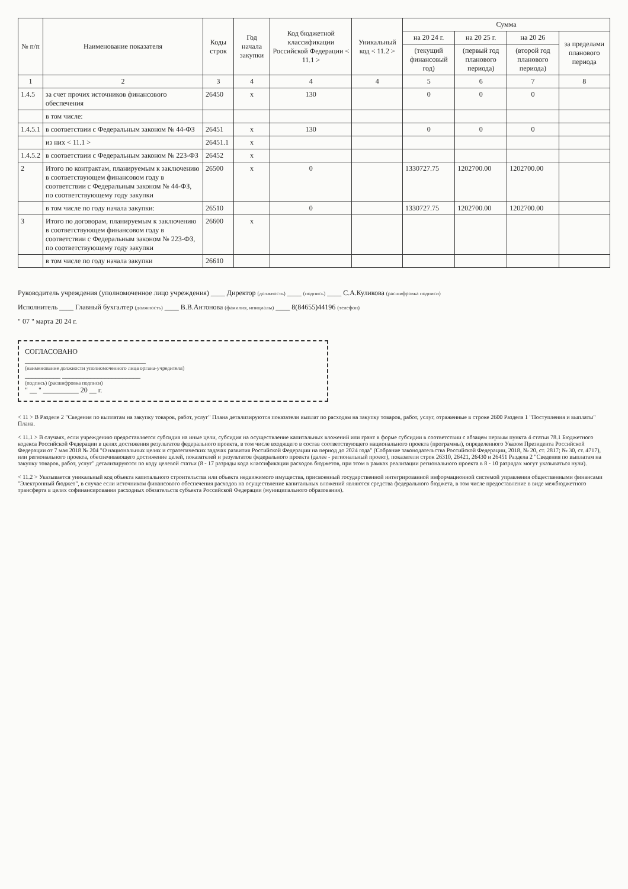| № п/п | Наименование показателя | Коды строк | Год начала закупки | Код бюджетной классификации Российской Федерации < 11.1 > | Уникальный код < 11.2 > | Сумма | | | |
| --- | --- | --- | --- | --- | --- | --- | --- | --- | --- |
| | | | | | | на 20 24 г. | на 20 25 г. | на 20 26 | за пределами планового периода |
| | | | | | | (текущий финансовый год) | (первый год планового периода) | (второй год планового периода) | |
| 1 | 2 | 3 | 4 | 4 | 4 | 5 | 6 | 7 | 8 |
| 1.4.5 | за счет прочих источников финансового обеспечения | 26450 | x | 130 | | 0 | 0 | 0 | |
| | в том числе: | | | | | | | | |
| 1.4.5.1 | в соответствии с Федеральным законом № 44-ФЗ | 26451 | x | 130 | | 0 | 0 | 0 | |
| | из них < 11.1 > | 26451.1 | x | | | | | | |
| 1.4.5.2 | в соответствии с Федеральным законом № 223-ФЗ | 26452 | x | | | | | | |
| 2 | Итого по контрактам, планируемым к заключению в соответствующем финансовом году в соответствии с Федеральным законом № 44-ФЗ, по соответствующему году закупки | 26500 | x | 0 | | 1330727.75 | 1202700.00 | 1202700.00 | |
| | в том числе по году начала закупки: | 26510 | | 0 | | 1330727.75 | 1202700.00 | 1202700.00 | |
| 3 | Итого по договорам, планируемым к заключению в соответствующем финансовом году в соответствии с Федеральным законом № 223-ФЗ, по соответствующему году закупки | 26600 | x | | | | | | |
| | в том числе по году начала закупки | 26610 | | | | | | | |
Руководитель учреждения (уполномоченное лицо учреждения) ____ Директор (должность) ____ (подпись) ____ С.А.Куликова (расшифровка подписи)
Исполнитель ____ Главный бухгалтер (должность) ____ В.В.Антонова (фамилия, инициалы) ____ 8(84655)44196 (телефон)
" 07 " марта 20 24 г.
СОГЛАСОВАНО
__________________________________
(наименование должности уполномоченного лица органа-учредителя)
__________ ______________________
(подпись) (расшифровка подписи)
" __ " __________ 20 __ г.
< 11 > В Разделе 2 "Сведения по выплатам на закупку товаров, работ, услуг" Плана детализируются показатели выплат по расходам на закупку товаров, работ, услуг, отраженные в строке 2600 Раздела 1 "Поступления и выплаты" Плана.
< 11.1 > В случаях, если учреждению предоставляется субсидия на иные цели, субсидия на осуществление капитальных вложений или грант в форме субсидии в соответствии с абзацем первым пункта 4 статьи 78.1 Бюджетного кодекса Российской Федерации в целях достижения результатов федерального проекта, в том числе входящего в состав соответствующего национального проекта (программы), определенного Указом Президента Российской Федерации от 7 мая 2018 № 204 "О национальных целях и стратегических задачах развития Российской Федерации на период до 2024 года" (Собрание законодательства Российской Федерации, 2018, № 20, ст. 2817; № 30, ст. 4717), или регионального проекта, обеспечивающего достижение целей, показателей и результатов федерального проекта (далее - региональный проект), показатели строк 26310, 26421, 26430 и 26451 Раздела 2 "Сведения по выплатам на закупку товаров, работ, услуг" детализируются по коду целевой статьи (8 - 17 разряды кода классификации расходов бюджетов, при этом в рамках реализации регионального проекта в 8 - 10 разрядах могут указываться нули).
< 11.2 > Указывается уникальный код объекта капитального строительства или объекта недвижимого имущества, присвоенный государственной интегрированной информационной системой управления общественными финансами "Электронный бюджет", в случае если источником финансового обеспечения расходов на осуществление капитальных вложений являются средства федерального бюджета, в том числе предоставление в виде межбюджетного трансферта в целях софинансирования расходных обязательств субъекта Российской Федерации (муниципального образования).